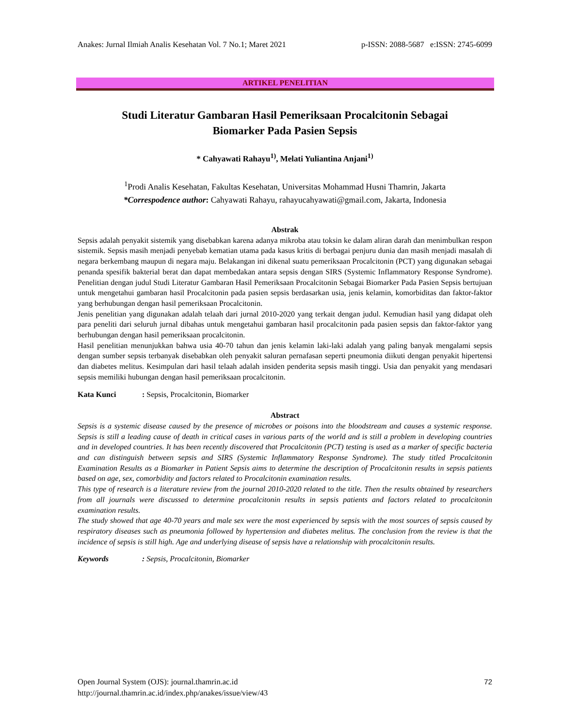Anakes: Jurnal Ilmiah Analis Kesehatan Vol. 7 No.1; Maret 2021 p-ISSN: 2088-5687 e:ISSN: 2745-6099
ARTIKEL PENELITIAN
Studi Literatur Gambaran Hasil Pemeriksaan Procalcitonin Sebagai
Biomarker Pada Pasien Sepsis
* Cahyawati Rahayu<sup>1)</sup>, Melati Yuliantina Anjani<sup>1)</sup>
<sup>1</sup> Prodi Analis Kesehatan, Fakultas Kesehatan, Universitas Mohammad Husni Thamrin, Jakarta
*Correspodence author: Cahyawati Rahayu, rahayucahyawati@gmail.com, Jakarta, Indonesia
Abstrak
Sepsis adalah penyakit sistemik yang disebabkan karena adanya mikroba atau toksin ke dalam aliran darah dan menimbulkan respon sistemik. Sepsis masih menjadi penyebab kematian utama pada kasus kritis di berbagai penjuru dunia dan masih menjadi masalah di negara berkembang maupun di negara maju. Belakangan ini dikenal suatu pemeriksaan Procalcitonin (PCT) yang digunakan sebagai penanda spesifik bakterial berat dan dapat membedakan antara sepsis dengan SIRS (Systemic Inflammatory Response Syndrome). Penelitian dengan judul Studi Literatur Gambaran Hasil Pemeriksaan Procalcitonin Sebagai Biomarker Pada Pasien Sepsis bertujuan untuk mengetahui gambaran hasil Procalcitonin pada pasien sepsis berdasarkan usia, jenis kelamin, komorbiditas dan faktor-faktor yang berhubungan dengan hasil pemeriksaan Procalcitonin.
Jenis penelitian yang digunakan adalah telaah dari jurnal 2010-2020 yang terkait dengan judul. Kemudian hasil yang didapat oleh para peneliti dari seluruh jurnal dibahas untuk mengetahui gambaran hasil procalcitonin pada pasien sepsis dan faktor-faktor yang berhubungan dengan hasil pemeriksaan procalcitonin.
Hasil penelitian menunjukkan bahwa usia 40-70 tahun dan jenis kelamin laki-laki adalah yang paling banyak mengalami sepsis dengan sumber sepsis terbanyak disebabkan oleh penyakit saluran pernafasan seperti pneumonia diikuti dengan penyakit hipertensi dan diabetes melitus. Kesimpulan dari hasil telaah adalah insiden penderita sepsis masih tinggi. Usia dan penyakit yang mendasari sepsis memiliki hubungan dengan hasil pemeriksaan procalcitonin.
Kata Kunci: Sepsis, Procalcitonin, Biomarker
Abstract
Sepsis is a systemic disease caused by the presence of microbes or poisons into the bloodstream and causes a systemic response. Sepsis is still a leading cause of death in critical cases in various parts of the world and is still a problem in developing countries and in developed countries. It has been recently discovered that Procalcitonin (PCT) testing is used as a marker of specific bacteria and can distinguish between sepsis and SIRS (Systemic Inflammatory Response Syndrome). The study titled Procalcitonin Examination Results as a Biomarker in Patient Sepsis aims to determine the description of Procalcitonin results in sepsis patients based on age, sex, comorbidity and factors related to Procalcitonin examination results.
This type of research is a literature review from the journal 2010-2020 related to the title. Then the results obtained by researchers from all journals were discussed to determine procalcitonin results in sepsis patients and factors related to procalcitonin examination results.
The study showed that age 40-70 years and male sex were the most experienced by sepsis with the most sources of sepsis caused by respiratory diseases such as pneumonia followed by hypertension and diabetes melitus. The conclusion from the review is that the incidence of sepsis is still high. Age and underlying disease of sepsis have a relationship with procalcitonin results.
Keywords: Sepsis, Procalcitonin, Biomarker
72 Open Journal System (OJS): journal.thamrin.ac.id
http://journal.thamrin.ac.id/index.php/anakes/issue/view/43